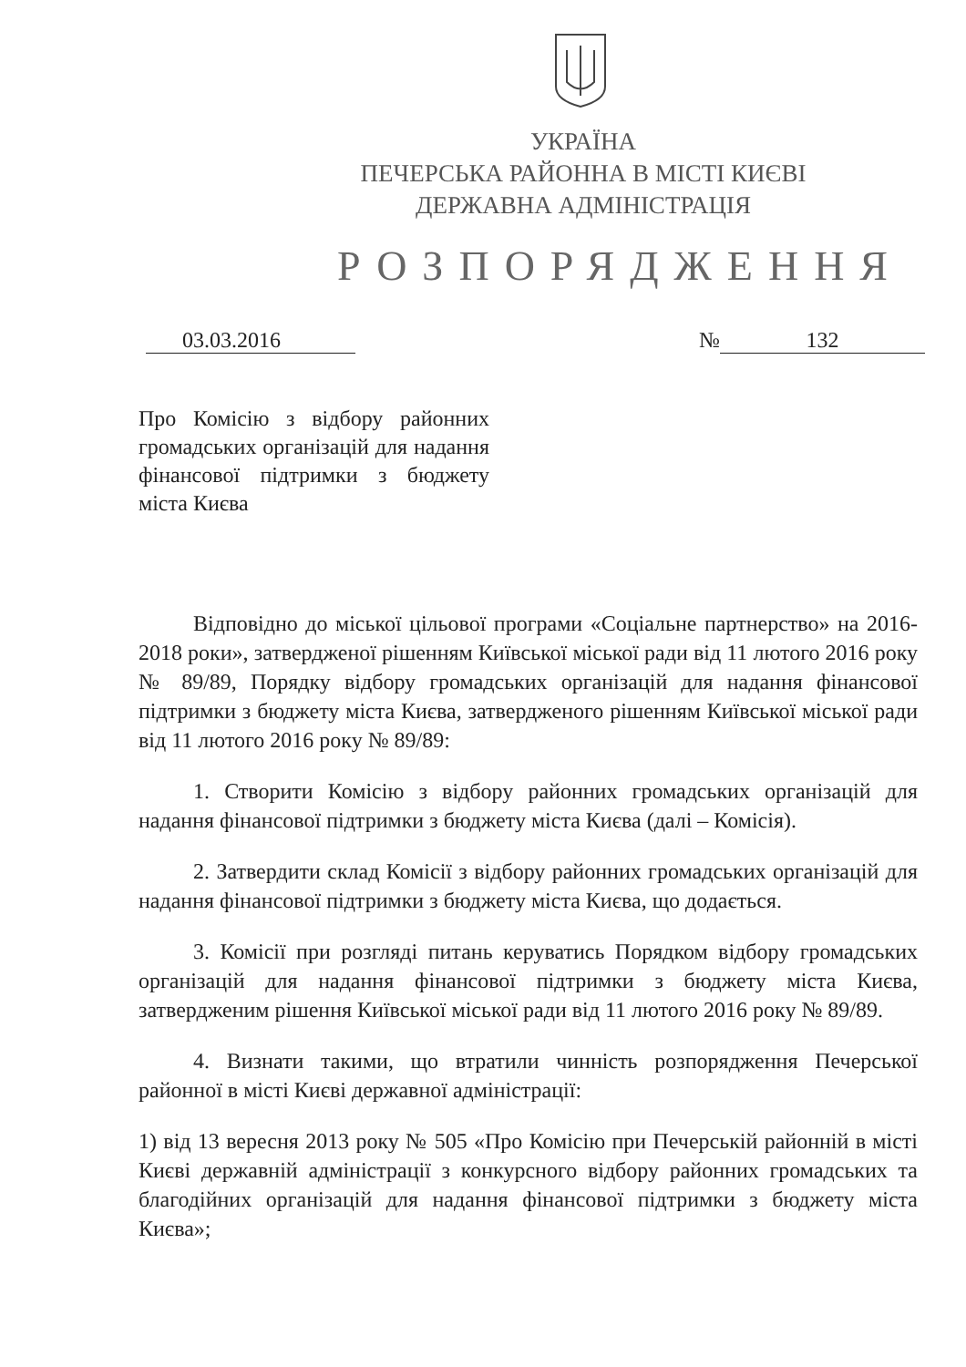УКРАЇНА
ПЕЧЕРСЬКА РАЙОННА В МІСТІ КИЄВІ
ДЕРЖАВНА АДМІНІСТРАЦІЯ
РОЗПОРЯДЖЕННЯ
03.03.2016 № 132
Про Комісію з відбору районних громадських організацій для надання фінансової підтримки з бюджету міста Києва
Відповідно до міської цільової програми «Соціальне партнерство» на 2016-2018 роки», затвердженої рішенням Київської міської ради від 11 лютого 2016 року № 89/89, Порядку відбору громадських організацій для надання фінансової підтримки з бюджету міста Києва, затвердженого рішенням Київської міської ради від 11 лютого 2016 року № 89/89:
1. Створити Комісію з відбору районних громадських організацій для надання фінансової підтримки з бюджету міста Києва (далі – Комісія).
2. Затвердити склад Комісії з відбору районних громадських організацій для надання фінансової підтримки з бюджету міста Києва, що додається.
3. Комісії при розгляді питань керуватись Порядком відбору громадських організацій для надання фінансової підтримки з бюджету міста Києва, затвердженим рішення Київської міської ради від 11 лютого 2016 року № 89/89.
4. Визнати такими, що втратили чинність розпорядження Печерської районної в місті Києві державної адміністрації:
1) від 13 вересня 2013 року № 505 «Про Комісію при Печерській районній в місті Києві державній адміністрації з конкурсного відбору районних громадських та благодійних організацій для надання фінансової підтримки з бюджету міста Києва»;